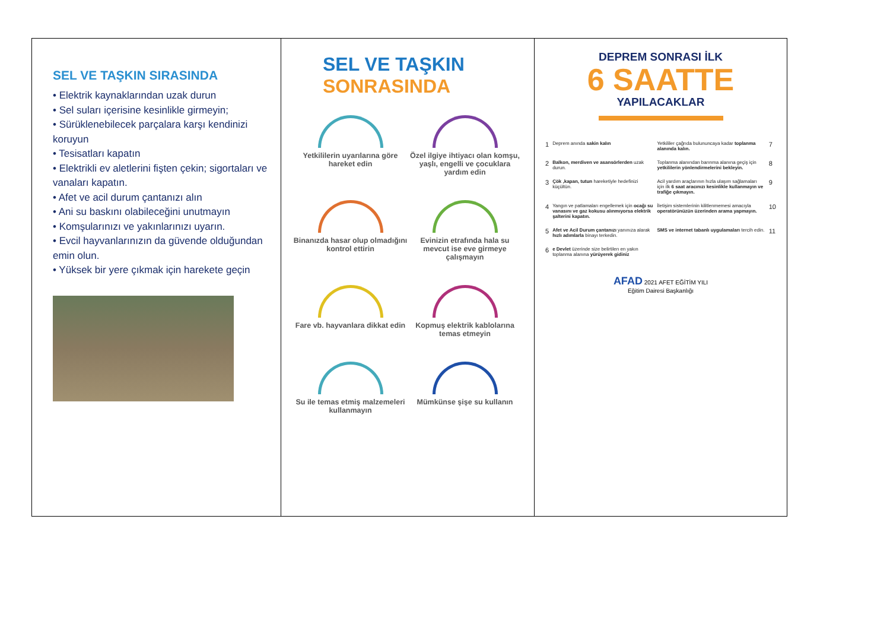SEL VE TAŞKIN SIRASINDA
• Elektrik kaynaklarından uzak durun
• Sel suları içerisine kesinlikle girmeyin;
• Sürüklenebilecek parçalara karşı kendinizi koruyun
• Tesisatları kapatın
• Elektrikli ev aletlerini fişten çekin; sigortaları ve vanaları kapatın.
• Afet ve acil durum çantanızı alın
• Ani su baskını olabileceğini unutmayın
• Komşularınızı ve yakınlarınızı uyarın.
• Evcil hayvanlarınızın da güvende olduğundan emin olun.
• Yüksek bir yere çıkmak için harekete geçin
SEL VE TAŞKIN
SONRASINDA
Yetkililerin uyarılarına göre hareket edin
Özel ilgiye ihtiyacı olan komşu, yaşlı, engelli ve çocuklara yardım edin
Binanızda hasar olup olmadığını kontrol ettirin
Evinizin etrafında hala su mevcut ise eve girmeye çalışmayın
Fare vb. hayvanlara dikkat edin
Kopmuş elektrik kablolarına temas etmeyin
Su ile temas etmiş malzemeleri kullanmayın
Mümkünse şişe su kullanın
DEPREM SONRASI İLK
6 SAATTE
YAPILACAKLAR
| 1 | Deprem anında sakin kalın | Yetkililer çağrıda bulununcaya kadar toplanma alanında kalın. | 7 |
| 2 | Balkon, merdiven ve asansörlerden uzak durun. | Toplanma alanından barınma alanına geçiş için yetkililerin yönlendirmelerini bekleyin. | 8 |
| 3 | Çök ,kapan, tutun hareketiyle hedefinizi küçültün. | Acil yardım araçlarının hızla ulaşım sağlamaları için ilk 6 saat aracınızı kesinlikle kullanmayın ve trafiğe çıkmayın. | 9 |
| 4 | Yangın ve patlamaları engellemek için ocağı su vanasını ve gaz kokusu alınmıyorsa elektrik şalterini kapatın. | İletişim sistemlerinin kilitlenmemesi amacıyla operatörünüzün üzerinden arama yapmayın. | 10 |
| 5 | Afet ve Acil Durum çantanızı yanınıza alarak hızlı adımlarla binayı terkedin. | SMS ve internet tabanlı uygulamaları tercih edin. | 11 |
| 6 | e Devlet üzerinde size belirtilen en yakın toplanma alanına yürüyerek gidiniz | | |
AFAD 2021 AFET EĞİTİM YILI
Eğitim Dairesi Başkanlığı